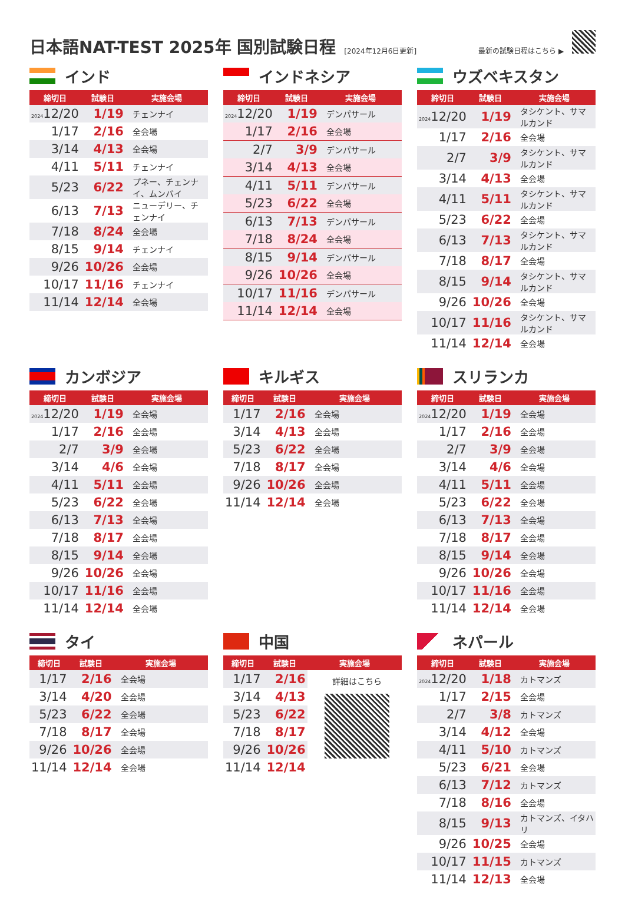日本語NAT-TEST 2025年 国別試験日程
[2024年12月6日更新] 最新の試験日程はこちら ▶
インド
| 締切日 | 試験日 | 実施会場 |
| --- | --- | --- |
| 2024 12/20 | 1/19 | チェンナイ |
| 1/17 | 2/16 | 全会場 |
| 3/14 | 4/13 | 全会場 |
| 4/11 | 5/11 | チェンナイ |
| 5/23 | 6/22 | プネー、チェンナイ、ムンバイ |
| 6/13 | 7/13 | ニューデリー、チェンナイ |
| 7/18 | 8/24 | 全会場 |
| 8/15 | 9/14 | チェンナイ |
| 9/26 | 10/26 | 全会場 |
| 10/17 | 11/16 | チェンナイ |
| 11/14 | 12/14 | 全会場 |
インドネシア
| 締切日 | 試験日 | 実施会場 |
| --- | --- | --- |
| 2024 12/20 | 1/19 | デンパサール |
| 1/17 | 2/16 | 全会場 |
| 2/7 | 3/9 | デンパサール |
| 3/14 | 4/13 | 全会場 |
| 4/11 | 5/11 | デンパサール |
| 5/23 | 6/22 | 全会場 |
| 6/13 | 7/13 | デンパサール |
| 7/18 | 8/24 | 全会場 |
| 8/15 | 9/14 | デンパサール |
| 9/26 | 10/26 | 全会場 |
| 10/17 | 11/16 | デンパサール |
| 11/14 | 12/14 | 全会場 |
ウズベキスタン
| 締切日 | 試験日 | 実施会場 |
| --- | --- | --- |
| 2024 12/20 | 1/19 | タシケント、サマルカンド |
| 1/17 | 2/16 | 全会場 |
| 2/7 | 3/9 | タシケント、サマルカンド |
| 3/14 | 4/13 | 全会場 |
| 4/11 | 5/11 | タシケント、サマルカンド |
| 5/23 | 6/22 | 全会場 |
| 6/13 | 7/13 | タシケント、サマルカンド |
| 7/18 | 8/17 | 全会場 |
| 8/15 | 9/14 | タシケント、サマルカンド |
| 9/26 | 10/26 | 全会場 |
| 10/17 | 11/16 | タシケント、サマルカンド |
| 11/14 | 12/14 | 全会場 |
カンボジア
| 締切日 | 試験日 | 実施会場 |
| --- | --- | --- |
| 2024 12/20 | 1/19 | 全会場 |
| 1/17 | 2/16 | 全会場 |
| 2/7 | 3/9 | 全会場 |
| 3/14 | 4/6 | 全会場 |
| 4/11 | 5/11 | 全会場 |
| 5/23 | 6/22 | 全会場 |
| 6/13 | 7/13 | 全会場 |
| 7/18 | 8/17 | 全会場 |
| 8/15 | 9/14 | 全会場 |
| 9/26 | 10/26 | 全会場 |
| 10/17 | 11/16 | 全会場 |
| 11/14 | 12/14 | 全会場 |
キルギス
| 締切日 | 試験日 | 実施会場 |
| --- | --- | --- |
| 1/17 | 2/16 | 全会場 |
| 3/14 | 4/13 | 全会場 |
| 5/23 | 6/22 | 全会場 |
| 7/18 | 8/17 | 全会場 |
| 9/26 | 10/26 | 全会場 |
| 11/14 | 12/14 | 全会場 |
スリランカ
| 締切日 | 試験日 | 実施会場 |
| --- | --- | --- |
| 2024 12/20 | 1/19 | 全会場 |
| 1/17 | 2/16 | 全会場 |
| 2/7 | 3/9 | 全会場 |
| 3/14 | 4/6 | 全会場 |
| 4/11 | 5/11 | 全会場 |
| 5/23 | 6/22 | 全会場 |
| 6/13 | 7/13 | 全会場 |
| 7/18 | 8/17 | 全会場 |
| 8/15 | 9/14 | 全会場 |
| 9/26 | 10/26 | 全会場 |
| 10/17 | 11/16 | 全会場 |
| 11/14 | 12/14 | 全会場 |
タイ
| 締切日 | 試験日 | 実施会場 |
| --- | --- | --- |
| 1/17 | 2/16 | 全会場 |
| 3/14 | 4/20 | 全会場 |
| 5/23 | 6/22 | 全会場 |
| 7/18 | 8/17 | 全会場 |
| 9/26 | 10/26 | 全会場 |
| 11/14 | 12/14 | 全会場 |
中国
| 締切日 | 試験日 | 実施会場 |
| --- | --- | --- |
| 1/17 | 2/16 | 詳細はこちら |
| 3/14 | 4/13 | |
| 5/23 | 6/22 | |
| 7/18 | 8/17 | |
| 9/26 | 10/26 | |
| 11/14 | 12/14 | |
ネパール
| 締切日 | 試験日 | 実施会場 |
| --- | --- | --- |
| 2024 12/20 | 1/18 | カトマンズ |
| 1/17 | 2/15 | 全会場 |
| 2/7 | 3/8 | カトマンズ |
| 3/14 | 4/12 | 全会場 |
| 4/11 | 5/10 | カトマンズ |
| 5/23 | 6/21 | 全会場 |
| 6/13 | 7/12 | カトマンズ |
| 7/18 | 8/16 | 全会場 |
| 8/15 | 9/13 | カトマンズ、イタハリ |
| 9/26 | 10/25 | 全会場 |
| 10/17 | 11/15 | カトマンズ |
| 11/14 | 12/13 | 全会場 |